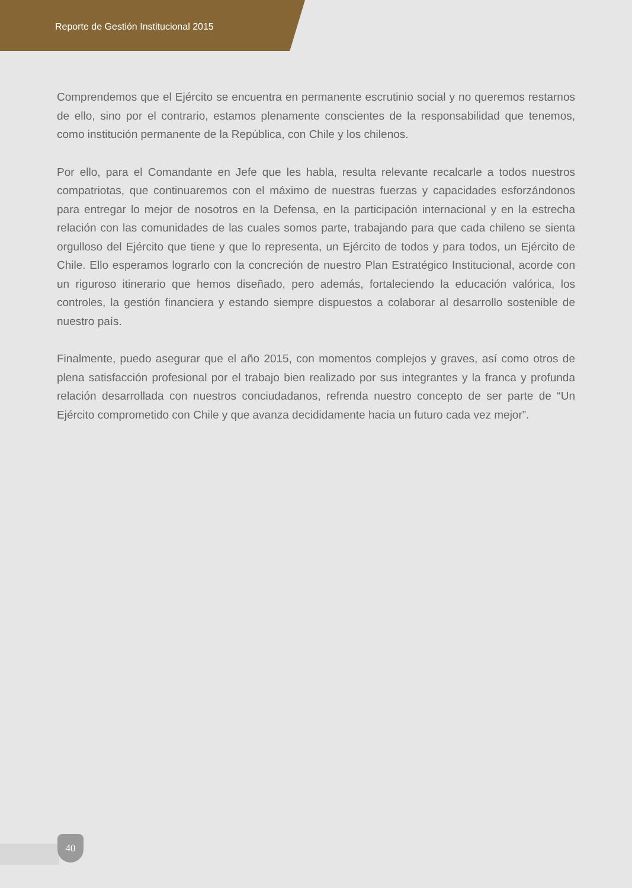Reporte de Gestión Institucional 2015
Comprendemos que el Ejército se encuentra en permanente escrutinio social y no queremos restarnos de ello, sino por el contrario, estamos plenamente conscientes de la responsabilidad que tenemos, como institución permanente de la República, con Chile y los chilenos.
Por ello, para el Comandante en Jefe que les habla, resulta relevante recalcarle a todos nuestros compatriotas, que continuaremos con el máximo de nuestras fuerzas y capacidades esforzándonos para entregar lo mejor de nosotros en la Defensa, en la participación internacional y en la estrecha relación con las comunidades de las cuales somos parte, trabajando para que cada chileno se sienta orgulloso del Ejército que tiene y que lo representa, un Ejército de todos y para todos, un Ejército de Chile. Ello esperamos lograrlo con la concreción de nuestro Plan Estratégico Institucional, acorde con un riguroso itinerario que hemos diseñado, pero además, fortaleciendo la educación valórica, los controles, la gestión financiera y estando siempre dispuestos a colaborar al desarrollo sostenible de nuestro país.
Finalmente, puedo asegurar que el año 2015, con momentos complejos y graves, así como otros de plena satisfacción profesional por el trabajo bien realizado por sus integrantes y la franca y profunda relación desarrollada con nuestros conciudadanos, refrenda nuestro concepto de ser parte de “Un Ejército comprometido con Chile y que avanza decididamente hacia un futuro cada vez mejor”.
40